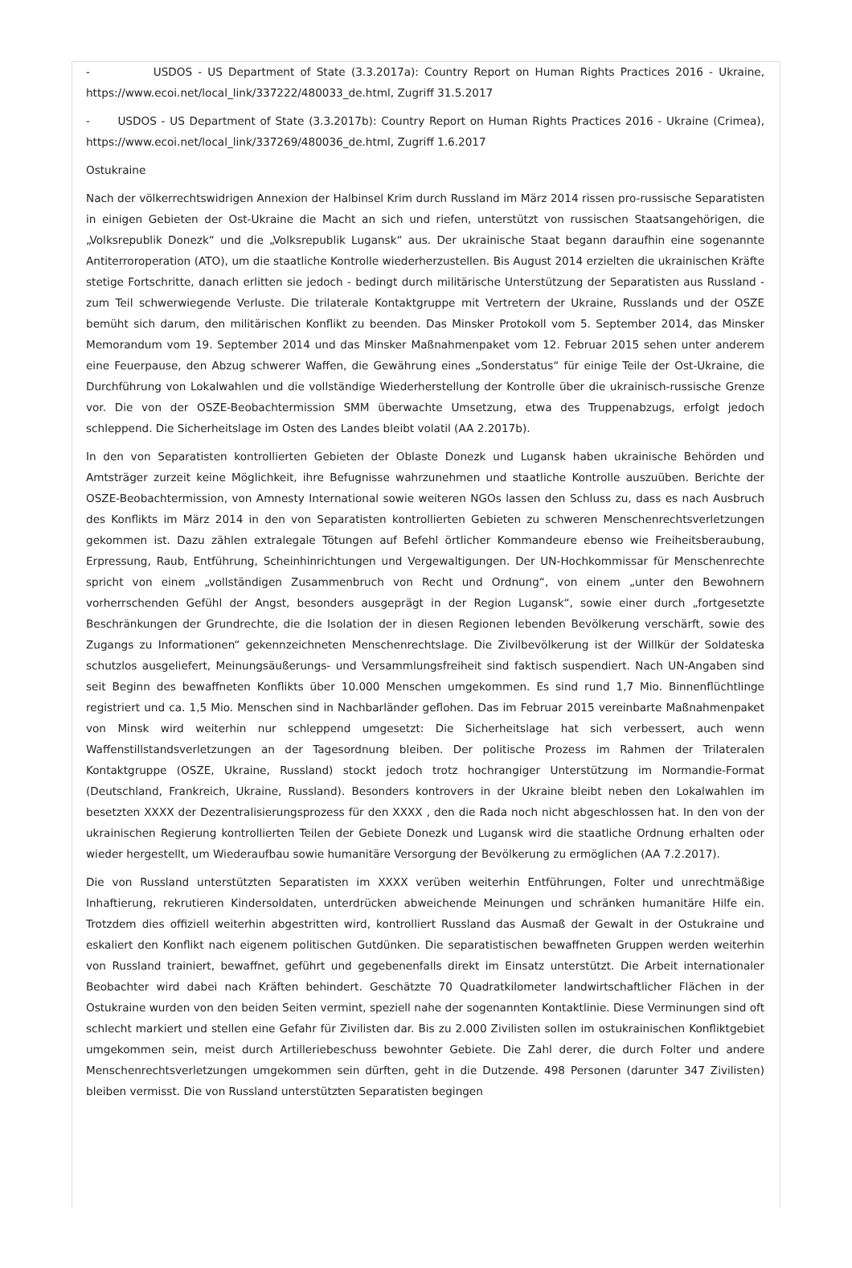- USDOS - US Department of State (3.3.2017a): Country Report on Human Rights Practices 2016 - Ukraine, https://www.ecoi.net/local_link/337222/480033_de.html, Zugriff 31.5.2017
- USDOS - US Department of State (3.3.2017b): Country Report on Human Rights Practices 2016 - Ukraine (Crimea), https://www.ecoi.net/local_link/337269/480036_de.html, Zugriff 1.6.2017
Ostukraine
Nach der völkerrechtswidrigen Annexion der Halbinsel Krim durch Russland im März 2014 rissen pro-russische Separatisten in einigen Gebieten der Ost-Ukraine die Macht an sich und riefen, unterstützt von russischen Staatsangehörigen, die „Volksrepublik Donezk“ und die „Volksrepublik Lugansk“ aus. Der ukrainische Staat begann daraufhin eine sogenannte Antiterroroperation (ATO), um die staatliche Kontrolle wiederherzustellen. Bis August 2014 erzielten die ukrainischen Kräfte stetige Fortschritte, danach erlitten sie jedoch - bedingt durch militärische Unterstützung der Separatisten aus Russland - zum Teil schwerwiegende Verluste. Die trilaterale Kontaktgruppe mit Vertretern der Ukraine, Russlands und der OSZE bemüht sich darum, den militärischen Konflikt zu beenden. Das Minsker Protokoll vom 5. September 2014, das Minsker Memorandum vom 19. September 2014 und das Minsker Maßnahmenpaket vom 12. Februar 2015 sehen unter anderem eine Feuerpause, den Abzug schwerer Waffen, die Gewährung eines „Sonderstatus“ für einige Teile der Ost-Ukraine, die Durchführung von Lokalwahlen und die vollständige Wiederherstellung der Kontrolle über die ukrainisch-russische Grenze vor. Die von der OSZE-Beobachtermission SMM überwachte Umsetzung, etwa des Truppenabzugs, erfolgt jedoch schleppend. Die Sicherheitslage im Osten des Landes bleibt volatil (AA 2.2017b).
In den von Separatisten kontrollierten Gebieten der Oblaste Donezk und Lugansk haben ukrainische Behörden und Amtsträger zurzeit keine Möglichkeit, ihre Befugnisse wahrzunehmen und staatliche Kontrolle auszuüben. Berichte der OSZE-Beobachtermission, von Amnesty International sowie weiteren NGOs lassen den Schluss zu, dass es nach Ausbruch des Konflikts im März 2014 in den von Separatisten kontrollierten Gebieten zu schweren Menschenrechtsverletzungen gekommen ist. Dazu zählen extralegale Tötungen auf Befehl örtlicher Kommandeure ebenso wie Freiheitsberaubung, Erpressung, Raub, Entführung, Scheinhinrichtungen und Vergewaltigungen. Der UN-Hochkommissar für Menschenrechte spricht von einem „vollständigen Zusammenbruch von Recht und Ordnung“, von einem „unter den Bewohnern vorherrschenden Gefühl der Angst, besonders ausgeprägt in der Region Lugansk“, sowie einer durch „fortgesetzte Beschränkungen der Grundrechte, die die Isolation der in diesen Regionen lebenden Bevölkerung verschärft, sowie des Zugangs zu Informationen“ gekennzeichneten Menschenrechtslage. Die Zivilbevölkerung ist der Willkür der Soldateska schutzlos ausgeliefert, Meinungsäußerungs- und Versammlungsfreiheit sind faktisch suspendiert. Nach UN-Angaben sind seit Beginn des bewaffneten Konflikts über 10.000 Menschen umgekommen. Es sind rund 1,7 Mio. Binnenflüchtlinge registriert und ca. 1,5 Mio. Menschen sind in Nachbarländer geflohen. Das im Februar 2015 vereinbarte Maßnahmenpaket von Minsk wird weiterhin nur schleppend umgesetzt: Die Sicherheitslage hat sich verbessert, auch wenn Waffenstillstandsverletzungen an der Tagesordnung bleiben. Der politische Prozess im Rahmen der Trilateralen Kontaktgruppe (OSZE, Ukraine, Russland) stockt jedoch trotz hochrangiger Unterstützung im Normandie-Format (Deutschland, Frankreich, Ukraine, Russland). Besonders kontrovers in der Ukraine bleibt neben den Lokalwahlen im besetzten XXXX der Dezentralisierungsprozess für den XXXX , den die Rada noch nicht abgeschlossen hat. In den von der ukrainischen Regierung kontrollierten Teilen der Gebiete Donezk und Lugansk wird die staatliche Ordnung erhalten oder wieder hergestellt, um Wiederaufbau sowie humanitäre Versorgung der Bevölkerung zu ermöglichen (AA 7.2.2017).
Die von Russland unterstützten Separatisten im XXXX verüben weiterhin Entführungen, Folter und unrechtmäßige Inhaftierung, rekrutieren Kindersoldaten, unterdrücken abweichende Meinungen und schränken humanitäre Hilfe ein. Trotzdem dies offiziell weiterhin abgestritten wird, kontrolliert Russland das Ausmaß der Gewalt in der Ostukraine und eskaliert den Konflikt nach eigenem politischen Gutdünken. Die separatistischen bewaffneten Gruppen werden weiterhin von Russland trainiert, bewaffnet, geführt und gegebenenfalls direkt im Einsatz unterstützt. Die Arbeit internationaler Beobachter wird dabei nach Kräften behindert. Geschätzte 70 Quadratkilometer landwirtschaftlicher Flächen in der Ostukraine wurden von den beiden Seiten vermint, speziell nahe der sogenannten Kontaktlinie. Diese Verminungen sind oft schlecht markiert und stellen eine Gefahr für Zivilisten dar. Bis zu 2.000 Zivilisten sollen im ostukrainischen Konfliktgebiet umgekommen sein, meist durch Artilleriebeschuss bewohnter Gebiete. Die Zahl derer, die durch Folter und andere Menschenrechtsverletzungen umgekommen sein dürften, geht in die Dutzende. 498 Personen (darunter 347 Zivilisten) bleiben vermisst. Die von Russland unterstützten Separatisten begingen